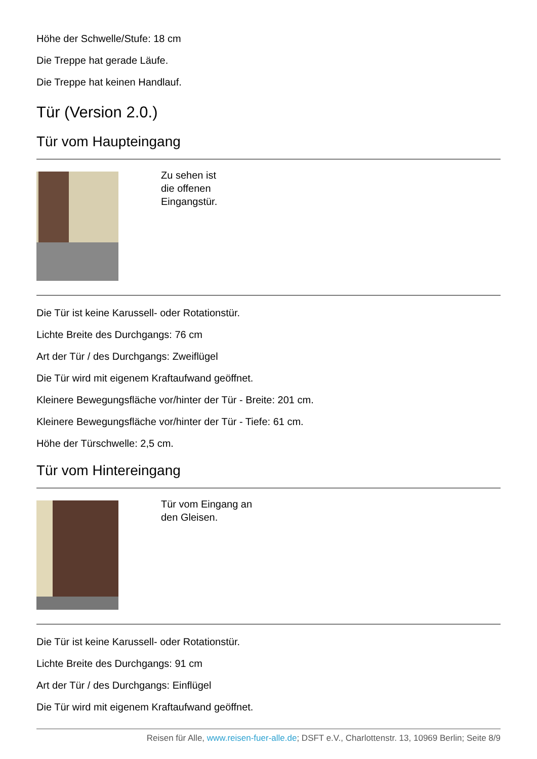Höhe der Schwelle/Stufe: 18 cm
Die Treppe hat gerade Läufe.
Die Treppe hat keinen Handlauf.
Tür (Version 2.0.)
Tür vom Haupteingang
Zu sehen ist
die offenen
Eingangstür.
Die Tür ist keine Karussell- oder Rotationstür.
Lichte Breite des Durchgangs: 76 cm
Art der Tür / des Durchgangs: Zweiflügel
Die Tür wird mit eigenem Kraftaufwand geöffnet.
Kleinere Bewegungsfläche vor/hinter der Tür - Breite: 201 cm.
Kleinere Bewegungsfläche vor/hinter der Tür - Tiefe: 61 cm.
Höhe der Türschwelle: 2,5 cm.
Tür vom Hintereingang
Tür vom Eingang an
den Gleisen.
Die Tür ist keine Karussell- oder Rotationstür.
Lichte Breite des Durchgangs: 91 cm
Art der Tür / des Durchgangs: Einflügel
Die Tür wird mit eigenem Kraftaufwand geöffnet.
Reisen für Alle, www.reisen-fuer-alle.de; DSFT e.V., Charlottenstr. 13, 10969 Berlin; Seite 8/9